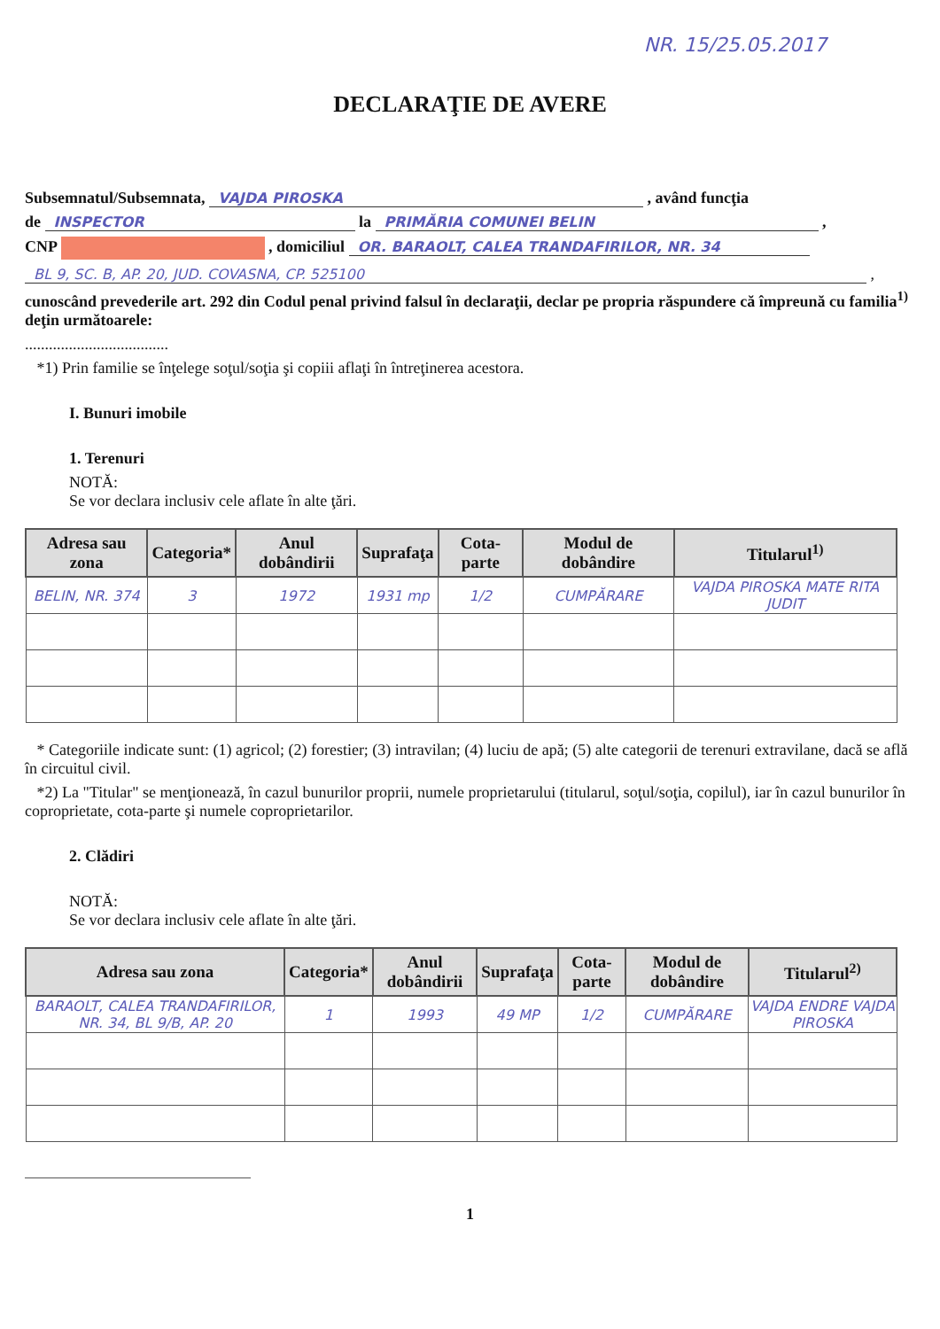NR. 15/25.05.2017
DECLARAŢIE DE AVERE
Subsemnatul/Subsemnata, VAJDA PIROSKA , având funcţia
de INSPECTOR la PRIMĂRIA COMUNEI BELIN ,
CNP , domiciliul OR. BARAOLT, CALEA TRANDAFIRILOR, NR. 34
BL 9, SC. B, AP. 20, JUD. COVASNA, CP. 525100 ,
cunoscând prevederile art. 292 din Codul penal privind falsul în declaraţii, declar pe propria răspundere că împreună cu familia<sup>1)</sup> deţin următoarele:
....................................
*1) Prin familie se înţelege soţul/soţia şi copiii aflaţi în întreţinerea acestora.
I. Bunuri imobile
1. Terenuri
NOTĂ:
Se vor declara inclusiv cele aflate în alte ţări.
| Adresa sau zona | Categoria* | Anul dobândirii | Suprafaţa | Cota-parte | Modul de dobândire | Titularul<sup>1)</sup> |
| --- | --- | --- | --- | --- | --- | --- |
| BELIN, NR. 374 | 3 | 1972 | 1931 mp | 1/2 | CUMPĂRARE | VAJDA PIROSKA MATE RITA JUDIT |
* Categoriile indicate sunt: (1) agricol; (2) forestier; (3) intravilan; (4) luciu de apă; (5) alte categorii de terenuri extravilane, dacă se află în circuitul civil.
*2) La "Titular" se menţionează, în cazul bunurilor proprii, numele proprietarului (titularul, soţul/soţia, copilul), iar în cazul bunurilor în coproprietate, cota-parte şi numele coproprietarilor.
2. Clădiri
NOTĂ:
Se vor declara inclusiv cele aflate în alte ţări.
| Adresa sau zona | Categoria* | Anul dobândirii | Suprafaţa | Cota-parte | Modul de dobândire | Titularul<sup>2)</sup> |
| --- | --- | --- | --- | --- | --- | --- |
| BARAOLT, CALEA TRANDAFIRILOR, NR. 34, BL 9/B, AP. 20 | 1 | 1993 | 49 MP | 1/2 | CUMPĂRARE | VAJDA ENDRE VAJDA PIROSKA |
1